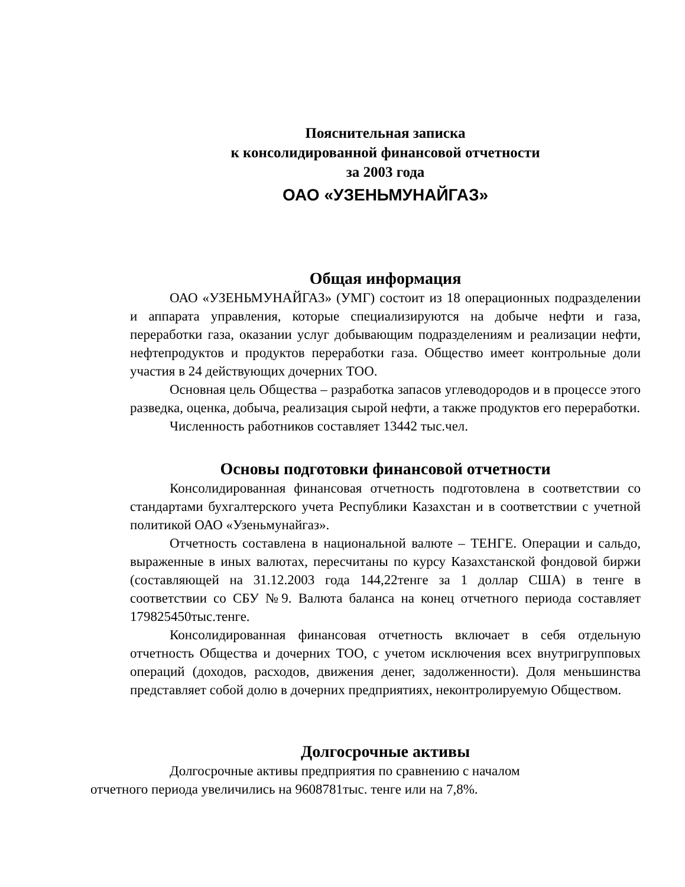Пояснительная записка
к консолидированной финансовой отчетности
за 2003 года
ОАО «УЗЕНЬМУНАЙГАЗ»
Общая информация
ОАО «УЗЕНЬМУНАЙГАЗ» (УМГ) состоит из 18 операционных подразделении и аппарата управления, которые специализируются на добыче нефти и газа, переработки газа, оказании услуг добывающим подразделениям и реализации нефти, нефтепродуктов и продуктов переработки газа. Общество имеет контрольные доли участия в 24 действующих дочерних ТОО.
Основная цель Общества – разработка запасов углеводородов и в процессе этого разведка, оценка, добыча, реализация сырой нефти, а также продуктов его переработки.
Численность работников составляет 13442 тыс.чел.
Основы подготовки финансовой отчетности
Консолидированная финансовая отчетность подготовлена в соответствии со стандартами бухгалтерского учета Республики Казахстан и в соответствии с учетной политикой ОАО «Узеньмунайгаз».
Отчетность составлена в национальной валюте – ТЕНГЕ. Операции и сальдо, выраженные в иных валютах, пересчитаны по курсу Казахстанской фондовой биржи (составляющей на 31.12.2003 года 144,22тенге за 1 доллар США) в тенге в соответствии со СБУ №9. Валюта баланса на конец отчетного периода составляет 179825450тыс.тенге.
Консолидированная финансовая отчетность включает в себя отдельную отчетность Общества и дочерних ТОО, с учетом исключения всех внутригрупповых операций (доходов, расходов, движения денег, задолженности). Доля меньшинства представляет собой долю в дочерних предприятиях, неконтролируемую Обществом.
Долгосрочные активы
Долгосрочные активы предприятия по сравнению с началом
отчетного периода увеличились на 9608781тыс. тенге или на 7,8%.